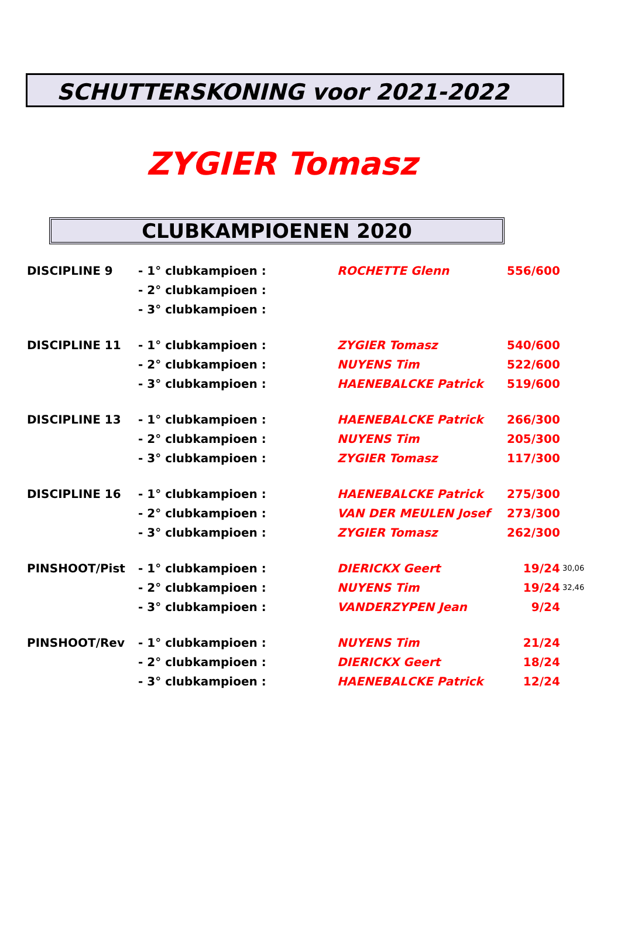SCHUTTERSKONING voor 2021-2022
ZYGIER Tomasz
CLUBKAMPIOENEN 2020
| DISCIPLINE 9 | - 1° clubkampioen : | ROCHETTE Glenn | 556/600 | |
| | - 2° clubkampioen : | | | |
| | - 3° clubkampioen : | | | |
| DISCIPLINE 11 | - 1° clubkampioen : | ZYGIER Tomasz | 540/600 | |
| | - 2° clubkampioen : | NUYENS Tim | 522/600 | |
| | - 3° clubkampioen : | HAENEBALCKE Patrick | 519/600 | |
| DISCIPLINE 13 | - 1° clubkampioen : | HAENEBALCKE Patrick | 266/300 | |
| | - 2° clubkampioen : | NUYENS Tim | 205/300 | |
| | - 3° clubkampioen : | ZYGIER Tomasz | 117/300 | |
| DISCIPLINE 16 | - 1° clubkampioen : | HAENEBALCKE Patrick | 275/300 | |
| | - 2° clubkampioen : | VAN DER MEULEN Josef | 273/300 | |
| | - 3° clubkampioen : | ZYGIER Tomasz | 262/300 | |
| PINSHOOT/Pist | - 1° clubkampioen : | DIERICKX Geert | 19/24 | 30,06 |
| | - 2° clubkampioen : | NUYENS Tim | 19/24 | 32,46 |
| | - 3° clubkampioen : | VANDERZYPEN Jean | 9/24 | |
| PINSHOOT/Rev | - 1° clubkampioen : | NUYENS Tim | 21/24 | |
| | - 2° clubkampioen : | DIERICKX Geert | 18/24 | |
| | - 3° clubkampioen : | HAENEBALCKE Patrick | 12/24 | |